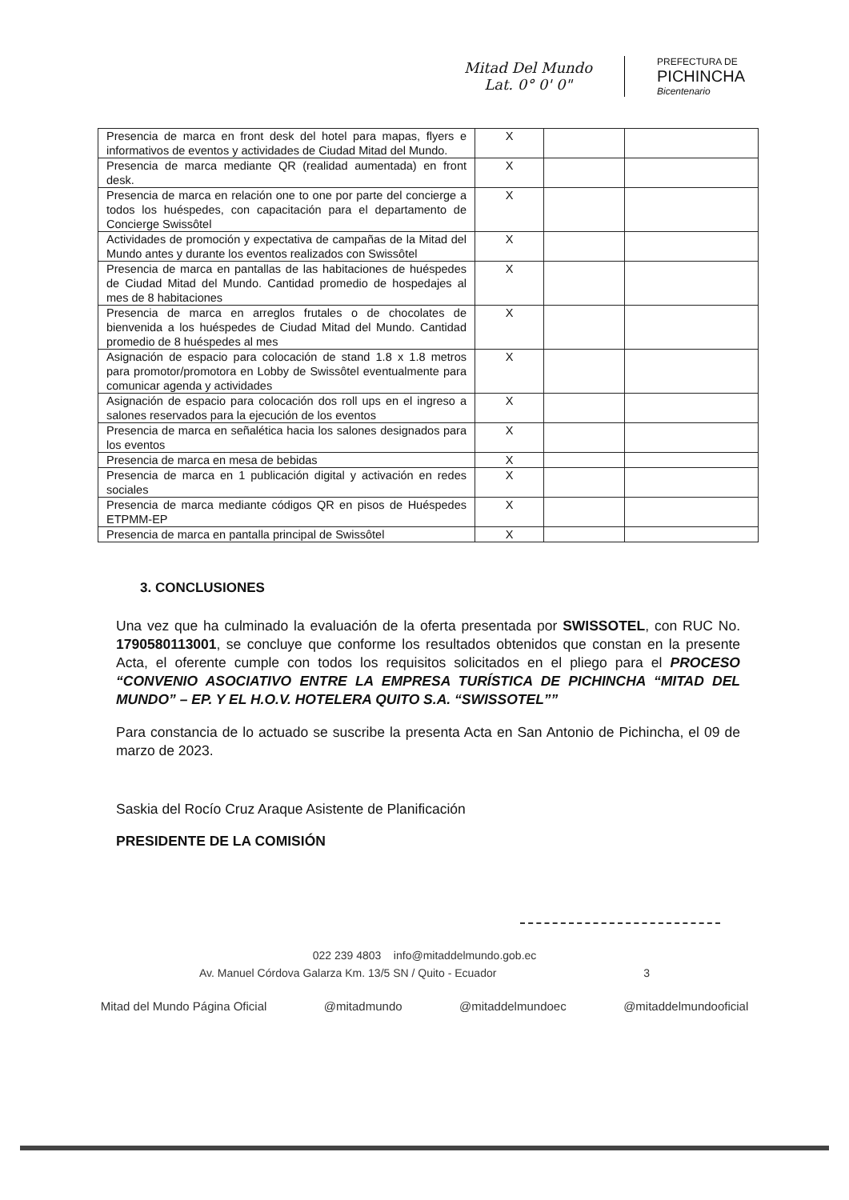Mitad Del Mundo
Lat. 0° 0' 0"
PREFECTURA DE
PICHINCHA
Bicentenario
| Presencia de marca en front desk del hotel para mapas, flyers e informativos de eventos y actividades de Ciudad Mitad del Mundo. | X | | |
| Presencia de marca mediante QR (realidad aumentada) en front desk. | X | | |
| Presencia de marca en relación one to one por parte del concierge a todos los huéspedes, con capacitación para el departamento de Concierge Swissôtel | X | | |
| Actividades de promoción y expectativa de campañas de la Mitad del Mundo antes y durante los eventos realizados con Swissôtel | X | | |
| Presencia de marca en pantallas de las habitaciones de huéspedes de Ciudad Mitad del Mundo. Cantidad promedio de hospedajes al mes de 8 habitaciones | X | | |
| Presencia de marca en arreglos frutales o de chocolates de bienvenida a los huéspedes de Ciudad Mitad del Mundo. Cantidad promedio de 8 huéspedes al mes | X | | |
| Asignación de espacio para colocación de stand 1.8 x 1.8 metros para promotor/promotora en Lobby de Swissôtel eventualmente para comunicar agenda y actividades | X | | |
| Asignación de espacio para colocación dos roll ups en el ingreso a salones reservados para la ejecución de los eventos | X | | |
| Presencia de marca en señalética hacia los salones designados para los eventos | X | | |
| Presencia de marca en mesa de bebidas | X | | |
| Presencia de marca en 1 publicación digital y activación en redes sociales | X | | |
| Presencia de marca mediante códigos QR en pisos de Huéspedes ETPMM-EP | X | | |
| Presencia de marca en pantalla principal de Swissôtel | X | | |
3. CONCLUSIONES
Una vez que ha culminado la evaluación de la oferta presentada por SWISSOTEL, con RUC No. 1790580113001, se concluye que conforme los resultados obtenidos que constan en la presente Acta, el oferente cumple con todos los requisitos solicitados en el pliego para el PROCESO “CONVENIO ASOCIATIVO ENTRE LA EMPRESA TURÍSTICA DE PICHINCHA “MITAD DEL MUNDO” – EP. Y EL H.O.V. HOTELERA QUITO S.A. “SWISSOTEL””
Para constancia de lo actuado se suscribe la presenta Acta en San Antonio de Pichincha, el 09 de marzo de 2023.
Saskia del Rocío Cruz Araque Asistente de Planificación
PRESIDENTE DE LA COMISIÓN
022 239 4803 info@mitaddelmundo.gob.ec
Av. Manuel Córdova Galarza Km. 13/5 SN / Quito - Ecuador 3
Mitad del Mundo Página Oficial @mitadmundo @mitaddelmundoec @mitaddelmundooficial